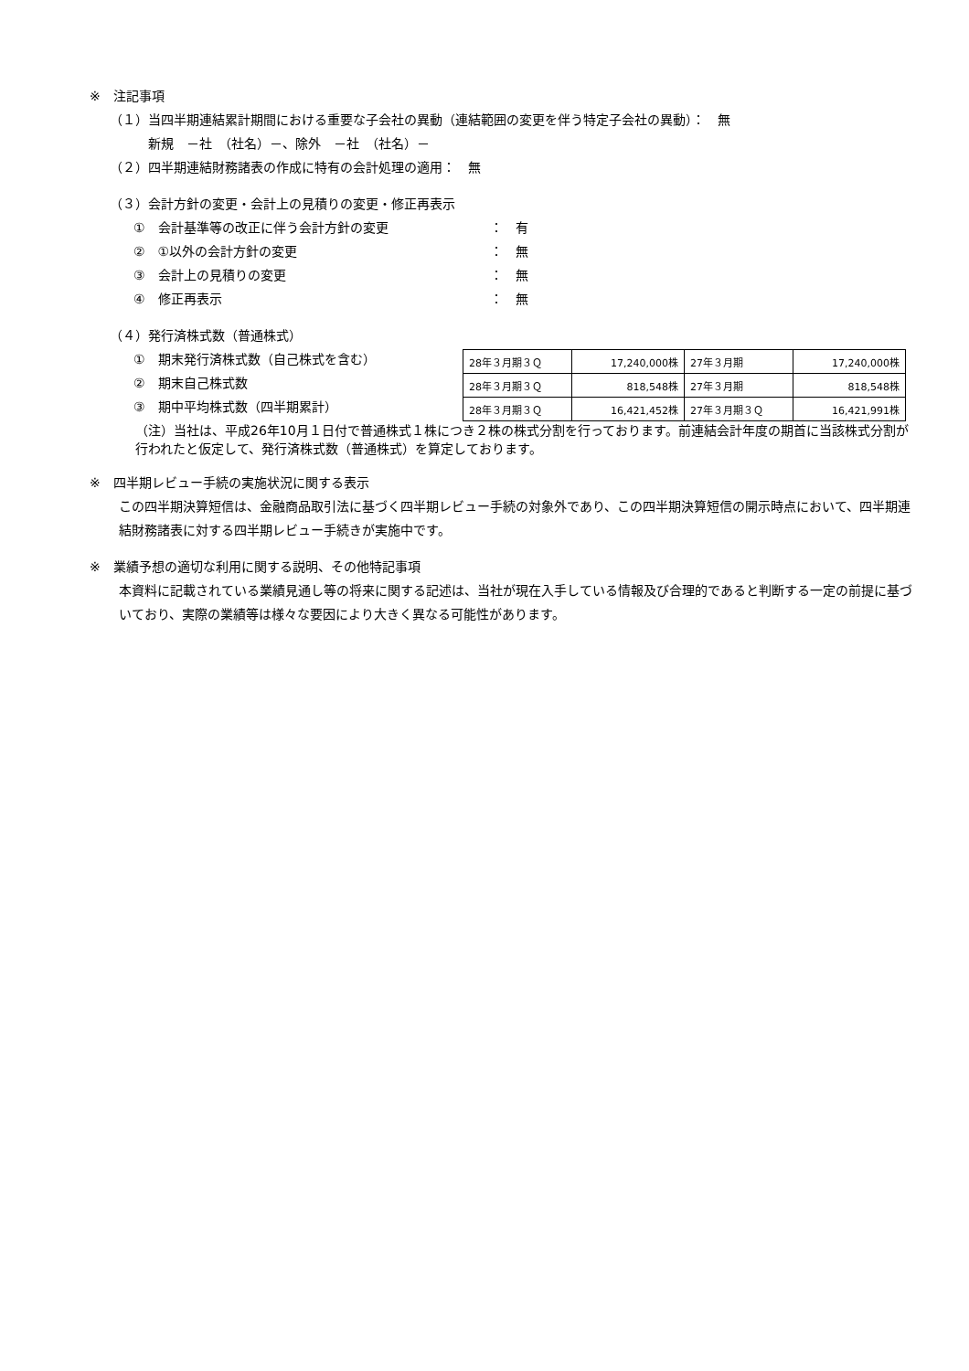※　注記事項
（１）当四半期連結累計期間における重要な子会社の異動（連結範囲の変更を伴う特定子会社の異動）：　無
新規　－社　（社名）－、除外　－社　（社名）－
（２）四半期連結財務諸表の作成に特有の会計処理の適用：　無
（３）会計方針の変更・会計上の見積りの変更・修正再表示
①　会計基準等の改正に伴う会計方針の変更 ：　有
②　①以外の会計方針の変更 ：　無
③　会計上の見積りの変更 ：　無
④　修正再表示 ：　無
（４）発行済株式数（普通株式）
①　期末発行済株式数（自己株式を含む）
②　期末自己株式数
③　期中平均株式数（四半期累計）
| 28年３月期３Ｑ | 17,240,000株 | 27年３月期 | 17,240,000株 |
| 28年３月期３Ｑ | 818,548株 | 27年３月期 | 818,548株 |
| 28年３月期３Ｑ | 16,421,452株 | 27年３月期３Ｑ | 16,421,991株 |
（注）当社は、平成26年10月１日付で普通株式１株につき２株の株式分割を行っております。前連結会計年度の期首に当該株式分割が行われたと仮定して、発行済株式数（普通株式）を算定しております。
※　四半期レビュー手続の実施状況に関する表示
この四半期決算短信は、金融商品取引法に基づく四半期レビュー手続の対象外であり、この四半期決算短信の開示時点において、四半期連結財務諸表に対する四半期レビュー手続きが実施中です。
※　業績予想の適切な利用に関する説明、その他特記事項
本資料に記載されている業績見通し等の将来に関する記述は、当社が現在入手している情報及び合理的であると判断する一定の前提に基づいており、実際の業績等は様々な要因により大きく異なる可能性があります。